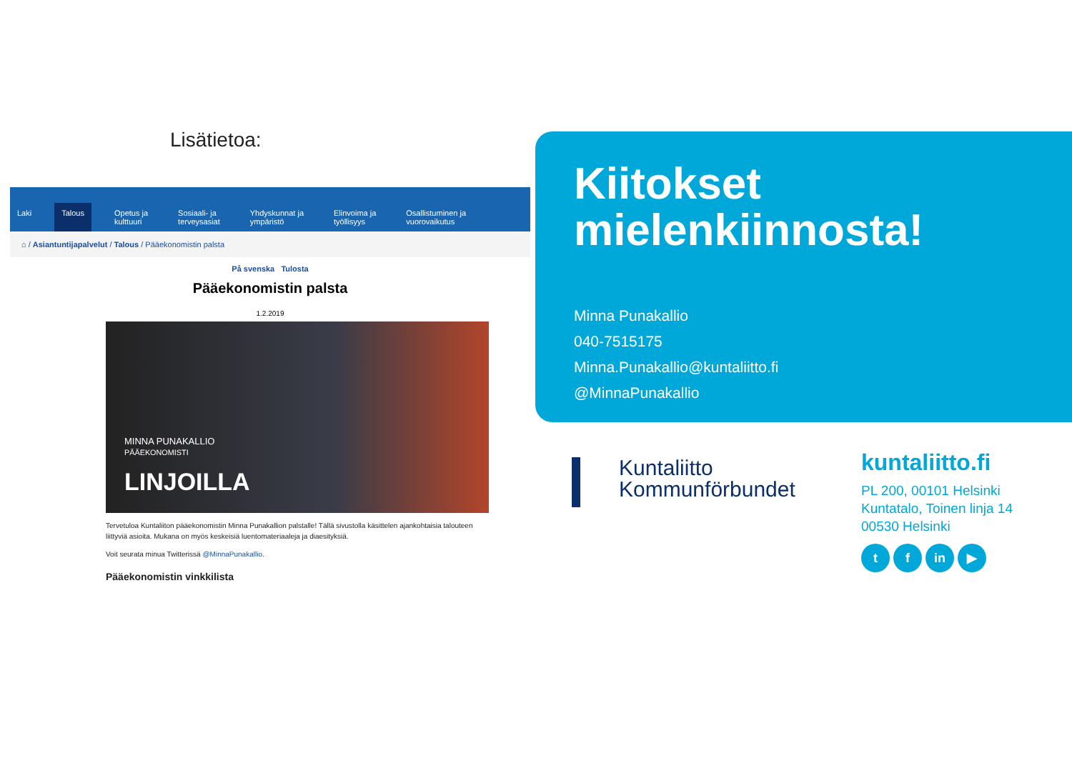Lisätietoa:
Laki
Talous
Opetus ja
kulttuuri
Sosiaali- ja
terveysasiat
Yhdyskunnat ja
ympäristö
Elinvoima ja
työllisyys
Osallistuminen ja
vuorovaikutus
⌂ / Asiantuntijapalvelut / Talous / Pääekonomistin palsta
På svenska Tulosta
Pääekonomistin palsta
1.2.2019
MINNA PUNAKALLIO
PÄÄEKONOMISTI
LINJOILLA
Tervetuloa Kuntaliiton pääekonomistin Minna Punakallion palstalle! Tällä sivustolla käsittelen ajankohtaisia talouteen liittyviä asioita. Mukana on myös keskeisiä luentomateriaaleja ja diaesityksiä.
Voit seurata minua Twitterissä @MinnaPunakallio.
Pääekonomistin vinkkilista
Kiitokset mielenkiinnosta!
Minna Punakallio
040-7515175
Minna.Punakallio@kuntaliitto.fi
@MinnaPunakallio
Kuntaliitto
Kommunförbundet
kuntaliitto.fi
PL 200, 00101 Helsinki
Kuntatalo, Toinen linja 14
00530 Helsinki
tf in ▶